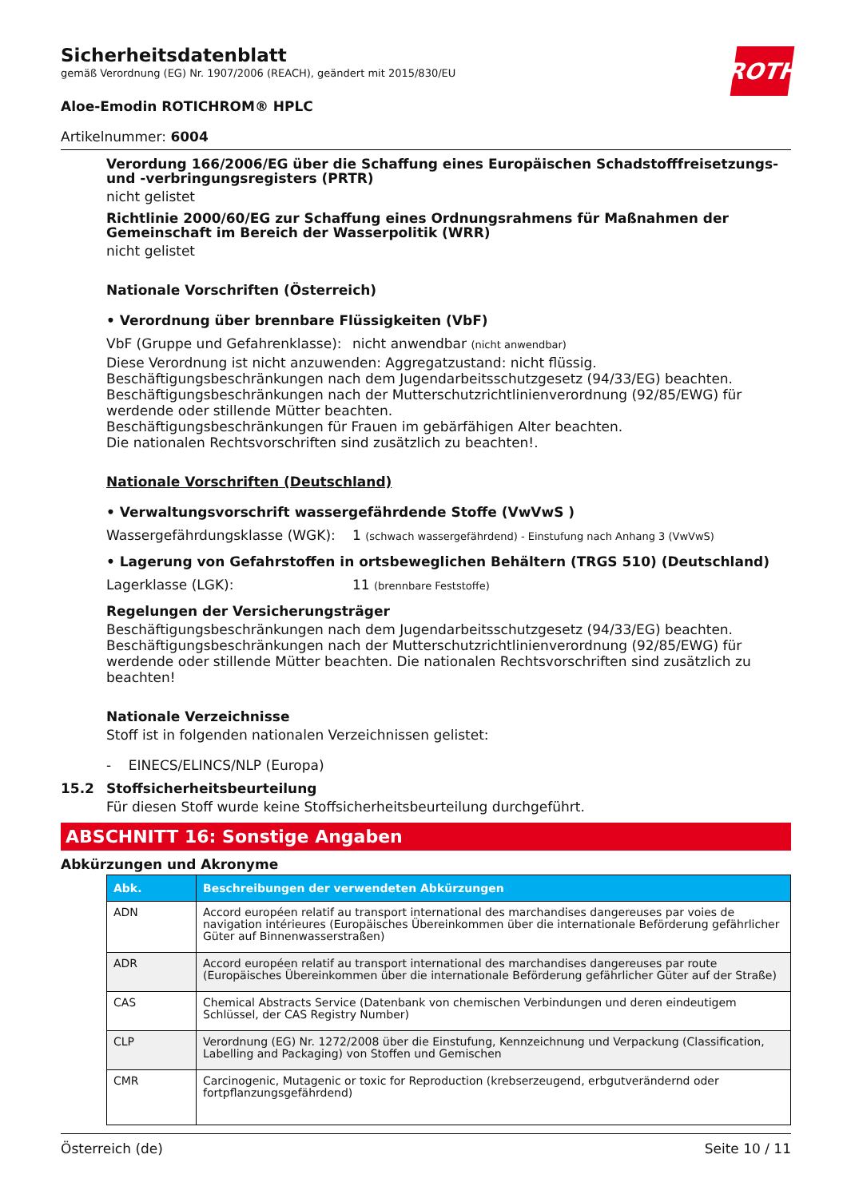ROTH
Sicherheitsdatenblatt
gemäß Verordnung (EG) Nr. 1907/2006 (REACH), geändert mit 2015/830/EU
Aloe-Emodin ROTICHROM® HPLC
Artikelnummer: 6004
Verordung 166/2006/EG über die Schaffung eines Europäischen Schadstofffreisetzungs- und -verbringungsregisters (PRTR)
nicht gelistet
Richtlinie 2000/60/EG zur Schaffung eines Ordnungsrahmens für Maßnahmen der Gemeinschaft im Bereich der Wasserpolitik (WRR)
nicht gelistet
Nationale Vorschriften (Österreich)
• Verordnung über brennbare Flüssigkeiten (VbF)
VbF (Gruppe und Gefahrenklasse): nicht anwendbar (nicht anwendbar)
Diese Verordnung ist nicht anzuwenden: Aggregatzustand: nicht flüssig.
Beschäftigungsbeschränkungen nach dem Jugendarbeitsschutzgesetz (94/33/EG) beachten.
Beschäftigungsbeschränkungen nach der Mutterschutzrichtlinienverordnung (92/85/EWG) für werdende oder stillende Mütter beachten.
Beschäftigungsbeschränkungen für Frauen im gebärfähigen Alter beachten.
Die nationalen Rechtsvorschriften sind zusätzlich zu beachten!.
Nationale Vorschriften (Deutschland)
• Verwaltungsvorschrift wassergefährdende Stoffe (VwVwS )
Wassergefährdungsklasse (WGK): 1 (schwach wassergefährdend) - Einstufung nach Anhang 3 (VwVwS)
• Lagerung von Gefahrstoffen in ortsbeweglichen Behältern (TRGS 510) (Deutschland)
Lagerklasse (LGK): 11 (brennbare Feststoffe)
Regelungen der Versicherungsträger
Beschäftigungsbeschränkungen nach dem Jugendarbeitsschutzgesetz (94/33/EG) beachten.
Beschäftigungsbeschränkungen nach der Mutterschutzrichtlinienverordnung (92/85/EWG) für werdende oder stillende Mütter beachten. Die nationalen Rechtsvorschriften sind zusätzlich zu beachten!
Nationale Verzeichnisse
Stoff ist in folgenden nationalen Verzeichnissen gelistet:
- EINECS/ELINCS/NLP (Europa)
15.2 Stoffsicherheitsbeurteilung
Für diesen Stoff wurde keine Stoffsicherheitsbeurteilung durchgeführt.
ABSCHNITT 16: Sonstige Angaben
Abkürzungen und Akronyme
| Abk. | Beschreibungen der verwendeten Abkürzungen |
| --- | --- |
| ADN | Accord européen relatif au transport international des marchandises dangereuses par voies de navigation intérieures (Europäisches Übereinkommen über die internationale Beförderung gefährlicher Güter auf Binnenwasserstraßen) |
| ADR | Accord européen relatif au transport international des marchandises dangereuses par route (Europäisches Übereinkommen über die internationale Beförderung gefährlicher Güter auf der Straße) |
| CAS | Chemical Abstracts Service (Datenbank von chemischen Verbindungen und deren eindeutigem Schlüssel, der CAS Registry Number) |
| CLP | Verordnung (EG) Nr. 1272/2008 über die Einstufung, Kennzeichnung und Verpackung (Classification, Labelling and Packaging) von Stoffen und Gemischen |
| CMR | Carcinogenic, Mutagenic or toxic for Reproduction (krebserzeugend, erbgutverändernd oder fortpflanzungsgefährdend) |
Österreich (de) Seite 10 / 11